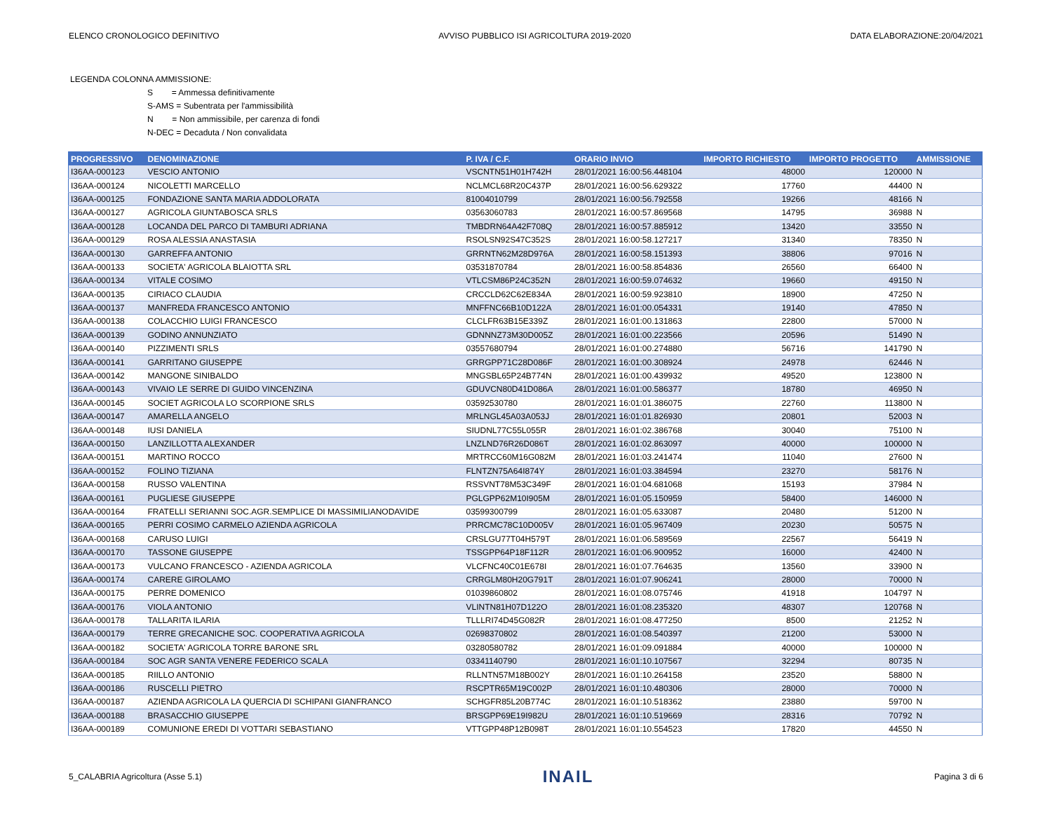ELENCO CRONOLOGICO DEFINITIVO AVVISO PUBBLICO ISI AGRICOLTURA 2019-2020 DATA ELABORAZIONE:20/04/2021
LEGENDA COLONNA AMMISSIONE:
S = Ammessa definitivamente
S-AMS = Subentrata per l'ammissibilità
N = Non ammissibile, per carenza di fondi
N-DEC = Decaduta / Non convalidata
| PROGRESSIVO | DENOMINAZIONE | P. IVA / C.F. | ORARIO INVIO | IMPORTO RICHIESTO | IMPORTO PROGETTO | AMMISSIONE |
| --- | --- | --- | --- | --- | --- | --- |
| I36AA-000123 | VESCIO ANTONIO | VSCNTN51H01H742H | 28/01/2021 16:00:56.448104 | 48000 | 120000 | N |
| I36AA-000124 | NICOLETTI MARCELLO | NCLMCL68R20C437P | 28/01/2021 16:00:56.629322 | 17760 | 44400 | N |
| I36AA-000125 | FONDAZIONE SANTA MARIA ADDOLORATA | 81004010799 | 28/01/2021 16:00:56.792558 | 19266 | 48166 | N |
| I36AA-000127 | AGRICOLA GIUNTABOSCA SRLS | 03563060783 | 28/01/2021 16:00:57.869568 | 14795 | 36988 | N |
| I36AA-000128 | LOCANDA DEL PARCO DI TAMBURI ADRIANA | TMBDRN64A42F708Q | 28/01/2021 16:00:57.885912 | 13420 | 33550 | N |
| I36AA-000129 | ROSA ALESSIA ANASTASIA | RSOLSN92S47C352S | 28/01/2021 16:00:58.127217 | 31340 | 78350 | N |
| I36AA-000130 | GARREFFA ANTONIO | GRRNTN62M28D976A | 28/01/2021 16:00:58.151393 | 38806 | 97016 | N |
| I36AA-000133 | SOCIETA' AGRICOLA BLAIOTTA SRL | 03531870784 | 28/01/2021 16:00:58.854836 | 26560 | 66400 | N |
| I36AA-000134 | VITALE COSIMO | VTLCSM86P24C352N | 28/01/2021 16:00:59.074632 | 19660 | 49150 | N |
| I36AA-000135 | CIRIACO CLAUDIA | CRCCLD62C62E834A | 28/01/2021 16:00:59.923810 | 18900 | 47250 | N |
| I36AA-000137 | MANFREDA FRANCESCO ANTONIO | MNFFNC66B10D122A | 28/01/2021 16:01:00.054331 | 19140 | 47850 | N |
| I36AA-000138 | COLACCHIO LUIGI FRANCESCO | CLCLFR63B15E339Z | 28/01/2021 16:01:00.131863 | 22800 | 57000 | N |
| I36AA-000139 | GODINO ANNUNZIATO | GDNNNZ73M30D005Z | 28/01/2021 16:01:00.223566 | 20596 | 51490 | N |
| I36AA-000140 | PIZZIMENTI SRLS | 03557680794 | 28/01/2021 16:01:00.274880 | 56716 | 141790 | N |
| I36AA-000141 | GARRITANO GIUSEPPE | GRRGPP71C28D086F | 28/01/2021 16:01:00.308924 | 24978 | 62446 | N |
| I36AA-000142 | MANGONE SINIBALDO | MNGSBL65P24B774N | 28/01/2021 16:01:00.439932 | 49520 | 123800 | N |
| I36AA-000143 | VIVAIO LE SERRE DI GUIDO VINCENZINA | GDUVCN80D41D086A | 28/01/2021 16:01:00.586377 | 18780 | 46950 | N |
| I36AA-000145 | SOCIET AGRICOLA LO SCORPIONE SRLS | 03592530780 | 28/01/2021 16:01:01.386075 | 22760 | 113800 | N |
| I36AA-000147 | AMARELLA ANGELO | MRLNGL45A03A053J | 28/01/2021 16:01:01.826930 | 20801 | 52003 | N |
| I36AA-000148 | IUSI DANIELA | SIUDNL77C55L055R | 28/01/2021 16:01:02.386768 | 30040 | 75100 | N |
| I36AA-000150 | LANZILLOTTA ALEXANDER | LNZLND76R26D086T | 28/01/2021 16:01:02.863097 | 40000 | 100000 | N |
| I36AA-000151 | MARTINO ROCCO | MRTRCC60M16G082M | 28/01/2021 16:01:03.241474 | 11040 | 27600 | N |
| I36AA-000152 | FOLINO TIZIANA | FLNTZN75A64I874Y | 28/01/2021 16:01:03.384594 | 23270 | 58176 | N |
| I36AA-000158 | RUSSO VALENTINA | RSSVNT78M53C349F | 28/01/2021 16:01:04.681068 | 15193 | 37984 | N |
| I36AA-000161 | PUGLIESE GIUSEPPE | PGLGPP62M10I905M | 28/01/2021 16:01:05.150959 | 58400 | 146000 | N |
| I36AA-000164 | FRATELLI SERIANNI SOC.AGR.SEMPLICE DI MASSIMILIANODAVIDE | 03599300799 | 28/01/2021 16:01:05.633087 | 20480 | 51200 | N |
| I36AA-000165 | PERRI COSIMO CARMELO AZIENDA AGRICOLA | PRRCMC78C10D005V | 28/01/2021 16:01:05.967409 | 20230 | 50575 | N |
| I36AA-000168 | CARUSO LUIGI | CRSLGU77T04H579T | 28/01/2021 16:01:06.589569 | 22567 | 56419 | N |
| I36AA-000170 | TASSONE GIUSEPPE | TSSGPP64P18F112R | 28/01/2021 16:01:06.900952 | 16000 | 42400 | N |
| I36AA-000173 | VULCANO FRANCESCO - AZIENDA AGRICOLA | VLCFNC40C01E678I | 28/01/2021 16:01:07.764635 | 13560 | 33900 | N |
| I36AA-000174 | CARERE GIROLAMO | CRRGLM80H20G791T | 28/01/2021 16:01:07.906241 | 28000 | 70000 | N |
| I36AA-000175 | PERRE DOMENICO | 01039860802 | 28/01/2021 16:01:08.075746 | 41918 | 104797 | N |
| I36AA-000176 | VIOLA ANTONIO | VLINTN81H07D122O | 28/01/2021 16:01:08.235320 | 48307 | 120768 | N |
| I36AA-000178 | TALLARITA ILARIA | TLLLRI74D45G082R | 28/01/2021 16:01:08.477250 | 8500 | 21252 | N |
| I36AA-000179 | TERRE GRECANICHE SOC. COOPERATIVA AGRICOLA | 02698370802 | 28/01/2021 16:01:08.540397 | 21200 | 53000 | N |
| I36AA-000182 | SOCIETA' AGRICOLA TORRE BARONE SRL | 03280580782 | 28/01/2021 16:01:09.091884 | 40000 | 100000 | N |
| I36AA-000184 | SOC AGR SANTA VENERE FEDERICO SCALA | 03341140790 | 28/01/2021 16:01:10.107567 | 32294 | 80735 | N |
| I36AA-000185 | RIILLO ANTONIO | RLLNTN57M18B002Y | 28/01/2021 16:01:10.264158 | 23520 | 58800 | N |
| I36AA-000186 | RUSCELLI PIETRO | RSCPTR65M19C002P | 28/01/2021 16:01:10.480306 | 28000 | 70000 | N |
| I36AA-000187 | AZIENDA AGRICOLA LA QUERCIA DI SCHIPANI GIANFRANCO | SCHGFR85L20B774C | 28/01/2021 16:01:10.518362 | 23880 | 59700 | N |
| I36AA-000188 | BRASACCHIO GIUSEPPE | BRSGPP69E19I982U | 28/01/2021 16:01:10.519669 | 28316 | 70792 | N |
| I36AA-000189 | COMUNIONE EREDI DI VOTTARI SEBASTIANO | VTTGPP48P12B098T | 28/01/2021 16:01:10.554523 | 17820 | 44550 | N |
5_CALABRIA Agricoltura (Asse 5.1) INAIL Pagina 3 di 6